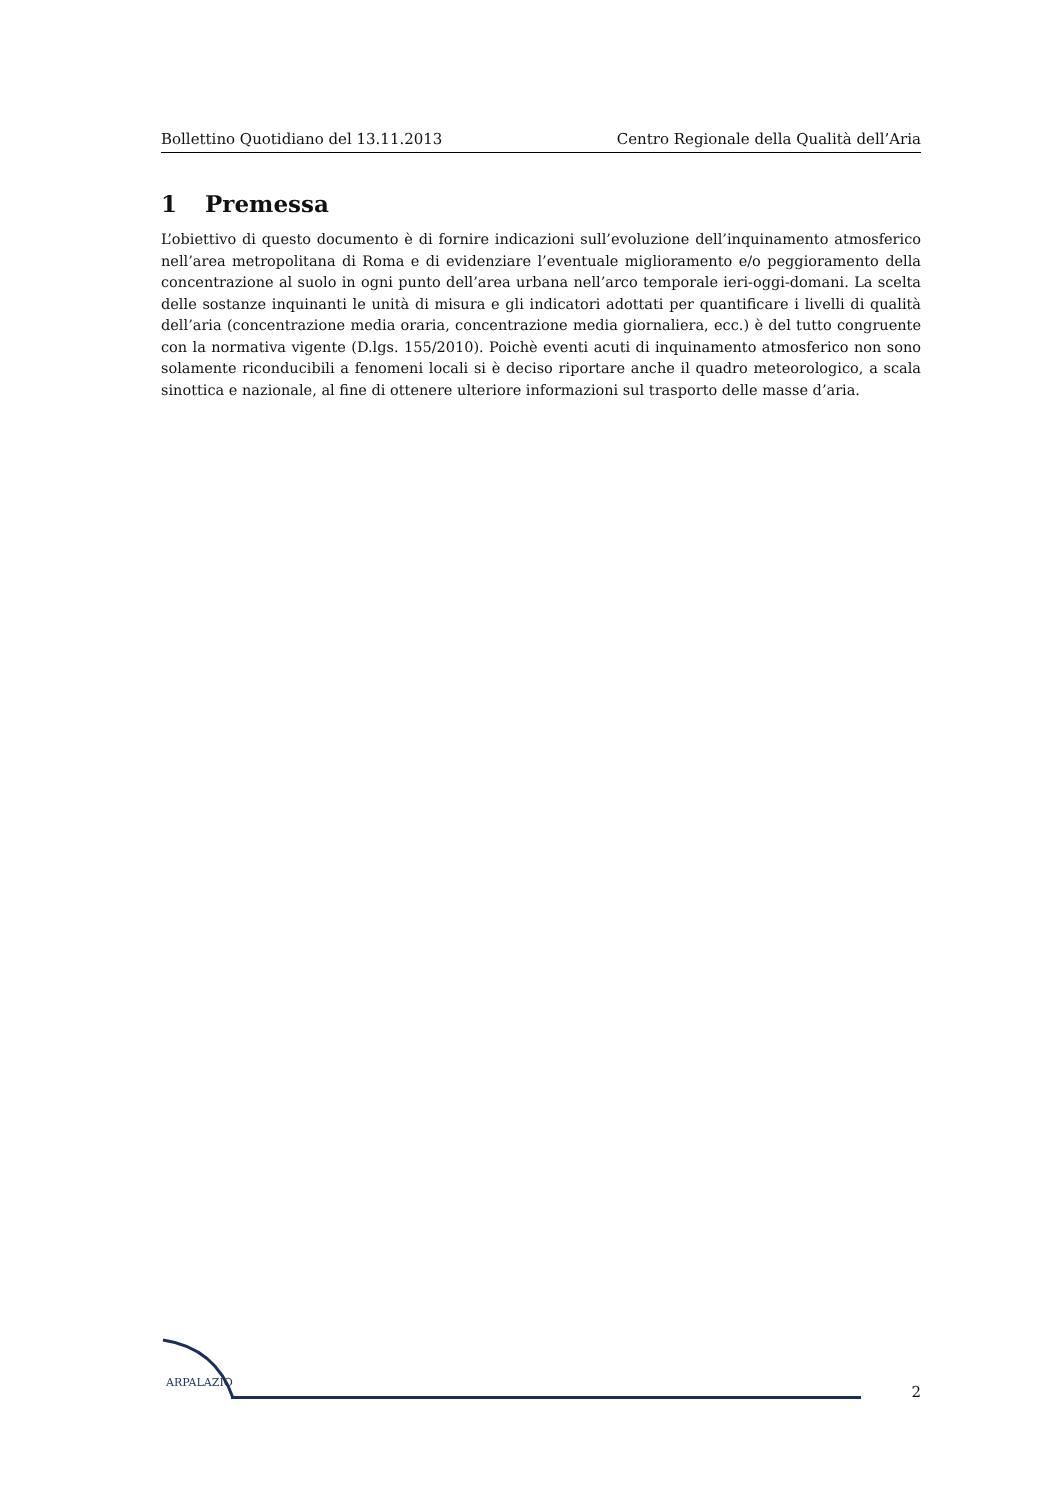Bollettino Quotidiano del 13.11.2013 Centro Regionale della Qualità dell’Aria
1 Premessa
L’obiettivo di questo documento è di fornire indicazioni sull’evoluzione dell’inquinamento atmosferico nell’area metropolitana di Roma e di evidenziare l’eventuale miglioramento e/o peggioramento della concentrazione al suolo in ogni punto dell’area urbana nell’arco temporale ieri-oggi-domani. La scelta delle sostanze inquinanti le unità di misura e gli indicatori adottati per quantificare i livelli di qualità dell’aria (concentrazione media oraria, concentrazione media giornaliera, ecc.) è del tutto congruente con la normativa vigente (D.lgs. 155/2010). Poichè eventi acuti di inquinamento atmosferico non sono solamente riconducibili a fenomeni locali si è deciso riportare anche il quadro meteorologico, a scala sinottica e nazionale, al fine di ottenere ulteriore informazioni sul trasporto delle masse d’aria.
ARPALAZIO
2